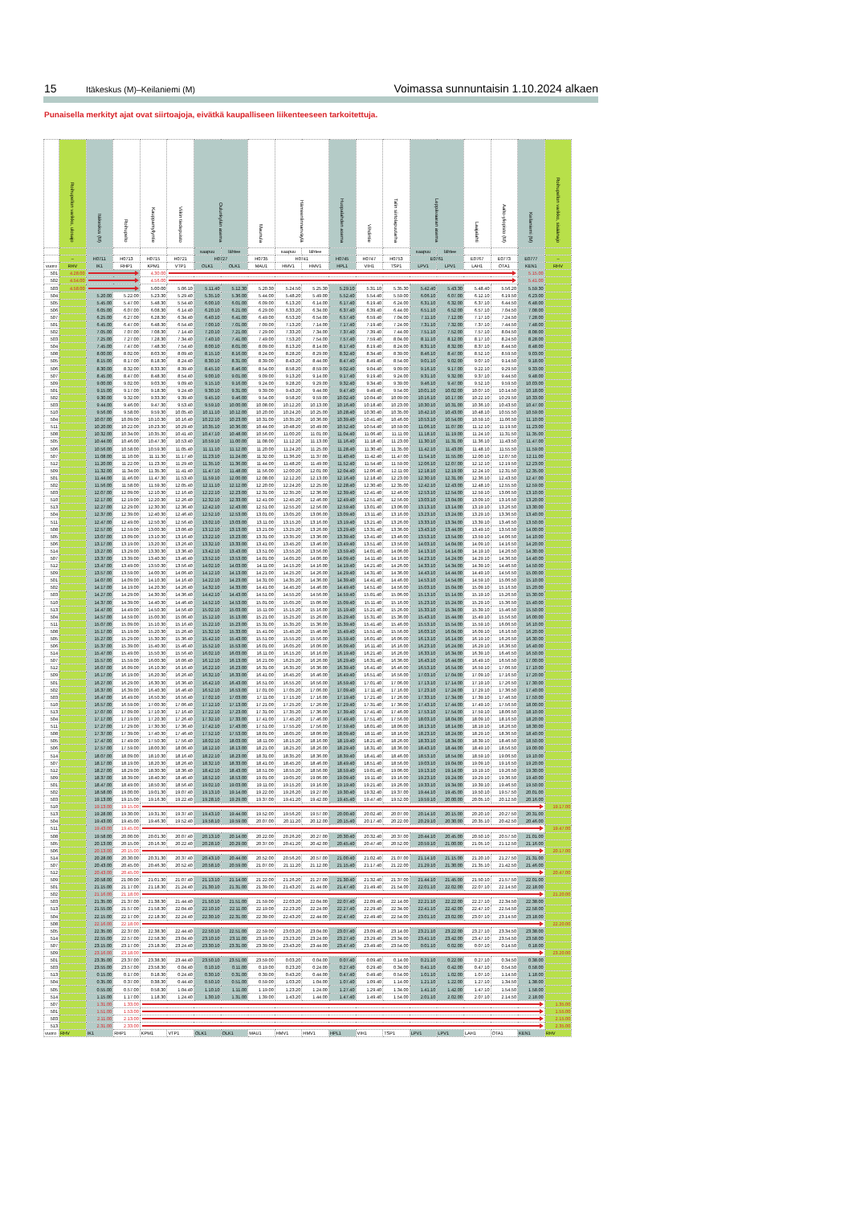15 Itäkeskus (M)–Keilaniemi (M) Voimassa sunnuntaisin 1.10.2024 alkaen
Punaisella merkityt ajat ovat siirtoajoja, eivätkä kaupalliseen liikenteeseen tarkoitettuja.
| | Roihupellon varikko, ulosajo | Itäkeskus (M) | Roihupelto | Kauppamyllyntie | Viikin tiedepuisto | Oulunkylän asema | | Maunula | Hämeenlinnanväylä | | Huopalahden asema | Vihdintie | Talin siirtolapuutarha | Leppävaaran asema | | Laajalahti | Aalto-yliopisto (M) | Keilaniemi (M) | Roihupellon varikko, sisäänajo |
| --- | --- | --- | --- | --- | --- | --- | --- | --- | --- | --- | --- | --- | --- | --- | --- | --- | --- | --- | --- |
| | | | | | | saapuu | lähtee | | saapuu | lähtee | | | | saapuu | lähtee | | | | |
| | – | H0711 | H0713 | H0715 | H0721 | H0727 | | H0735 | H0741 | | H0745 | H0747 | H0753 | E0761 | | E0767 | E0773 | E0777 | – |
| vuoro | RHV | IK1 | RHP1 | KPM1 | VTP1 | OLK1 | OLK1 | MAU1 | HMV1 | HMV1 | HPL1 | VIH1 | TSP1 | LPV1 | LPV1 | LAH1 | OTA1 | KEN1 | RHV |
| 501 | 4.28.00 | | | 4.30.00 | | | | | | | | | | | | | | 5.15.00 | |
| 502 | 4.54.00 | | | 4.56.00 | | | | | | | | | | | | | | 5.41.00 | |
| 503 | 4.58.00 | | | 5.00.00 | 5.06.10 | 5.11.40 | 5.12.30 | 5.20.30 | 5.24.50 | 5.25.30 | 5.29.10 | 5.31.10 | 5.35.30 | 5.42.40 | 5.43.30 | 5.48.40 | 5.56.20 | 5.59.30 | |
| 504 | | 5.20.00 | 5.22.00 | 5.23.30 | 5.29.40 | 5.35.10 | 5.36.00 | 5.44.00 | 5.48.20 | 5.49.00 | 5.52.40 | 5.54.40 | 5.59.00 | 6.06.10 | 6.07.00 | 6.12.10 | 6.19.50 | 6.23.00 | |
| 505 | | 5.45.00 | 5.47.00 | 5.48.30 | 5.54.40 | 6.00.10 | 6.01.00 | 6.09.00 | 6.13.20 | 6.14.00 | 6.17.40 | 6.19.40 | 6.24.00 | 6.31.10 | 6.32.00 | 6.37.10 | 6.44.50 | 6.48.00 | |
| 506 | | 6.05.00 | 6.07.00 | 6.08.30 | 6.14.40 | 6.20.10 | 6.21.00 | 6.29.00 | 6.33.20 | 6.34.00 | 6.37.40 | 6.39.40 | 6.44.00 | 6.51.10 | 6.52.00 | 6.57.10 | 7.04.50 | 7.08.00 | |
| 507 | | 6.25.00 | 6.27.00 | 6.28.30 | 6.34.40 | 6.40.10 | 6.41.00 | 6.49.00 | 6.53.20 | 6.54.00 | 6.57.40 | 6.59.40 | 7.04.00 | 7.11.10 | 7.12.00 | 7.17.10 | 7.24.50 | 7.28.00 | |
| 501 | | 6.45.00 | 6.47.00 | 6.48.30 | 6.54.40 | 7.00.10 | 7.01.00 | 7.09.00 | 7.13.20 | 7.14.00 | 7.17.40 | 7.19.40 | 7.24.00 | 7.31.10 | 7.32.00 | 7.37.10 | 7.44.50 | 7.48.00 | |
| 502 | | 7.05.00 | 7.07.00 | 7.08.30 | 7.14.40 | 7.20.10 | 7.21.00 | 7.29.00 | 7.33.20 | 7.34.00 | 7.37.40 | 7.39.40 | 7.44.00 | 7.51.10 | 7.52.00 | 7.57.10 | 8.04.50 | 8.08.00 | |
| 503 | | 7.25.00 | 7.27.00 | 7.28.30 | 7.34.40 | 7.40.10 | 7.41.00 | 7.49.00 | 7.53.20 | 7.54.00 | 7.57.40 | 7.59.40 | 8.04.00 | 8.11.10 | 8.12.00 | 8.17.10 | 8.24.50 | 8.28.00 | |
| 504 | | 7.45.00 | 7.47.00 | 7.48.30 | 7.54.40 | 8.00.10 | 8.01.00 | 8.09.00 | 8.13.20 | 8.14.00 | 8.17.40 | 8.19.40 | 8.24.00 | 8.31.10 | 8.32.00 | 8.37.10 | 8.44.50 | 8.48.00 | |
| 508 | | 8.00.00 | 8.02.00 | 8.03.30 | 8.09.40 | 8.15.10 | 8.16.00 | 8.24.00 | 8.28.20 | 8.29.00 | 8.32.40 | 8.34.40 | 8.39.00 | 8.46.10 | 8.47.00 | 8.52.10 | 8.59.50 | 9.03.00 | |
| 505 | | 8.15.00 | 8.17.00 | 8.18.30 | 8.24.40 | 8.30.10 | 8.31.00 | 8.39.00 | 8.43.20 | 8.44.00 | 8.47.40 | 8.49.40 | 8.54.00 | 9.01.10 | 9.02.00 | 9.07.10 | 9.14.50 | 9.18.00 | |
| 506 | | 8.30.00 | 8.32.00 | 8.33.30 | 8.39.40 | 8.45.10 | 8.46.00 | 8.54.00 | 8.58.20 | 8.59.00 | 9.02.40 | 9.04.40 | 9.09.00 | 9.16.10 | 9.17.00 | 9.22.10 | 9.29.50 | 9.33.00 | |
| 507 | | 8.45.00 | 8.47.00 | 8.48.30 | 8.54.40 | 9.00.10 | 9.01.00 | 9.09.00 | 9.13.20 | 9.14.00 | 9.17.40 | 9.19.40 | 9.24.00 | 9.31.10 | 9.32.00 | 9.37.10 | 9.44.50 | 9.48.00 | |
| 509 | | 9.00.00 | 9.02.00 | 9.03.30 | 9.09.40 | 9.15.10 | 9.16.00 | 9.24.00 | 9.28.20 | 9.29.00 | 9.32.40 | 9.34.40 | 9.39.00 | 9.46.10 | 9.47.00 | 9.52.10 | 9.59.50 | 10.03.00 | |
| 501 | | 9.15.00 | 9.17.00 | 9.18.30 | 9.24.40 | 9.30.10 | 9.31.00 | 9.39.00 | 9.43.20 | 9.44.00 | 9.47.40 | 9.49.40 | 9.54.00 | 10.01.10 | 10.02.00 | 10.07.10 | 10.14.50 | 10.18.00 | |
| 502 | | 9.30.00 | 9.32.00 | 9.33.30 | 9.39.40 | 9.45.10 | 9.46.00 | 9.54.00 | 9.58.20 | 9.59.00 | 10.02.40 | 10.04.40 | 10.09.00 | 10.16.10 | 10.17.00 | 10.22.10 | 10.29.50 | 10.33.00 | |
| 503 | | 9.44.00 | 9.46.00 | 9.47.30 | 9.53.40 | 9.59.10 | 10.00.00 | 10.08.00 | 10.12.20 | 10.13.00 | 10.16.40 | 10.18.40 | 10.23.00 | 10.30.10 | 10.31.00 | 10.36.10 | 10.43.50 | 10.47.00 | |
| 510 | | 9.56.00 | 9.58.00 | 9.59.30 | 10.05.40 | 10.11.10 | 10.12.00 | 10.20.00 | 10.24.20 | 10.25.00 | 10.28.40 | 10.30.40 | 10.35.00 | 10.42.10 | 10.43.00 | 10.48.10 | 10.55.50 | 10.59.00 | |
| 504 | | 10.07.00 | 10.09.00 | 10.10.30 | 10.16.40 | 10.22.10 | 10.23.00 | 10.31.00 | 10.35.20 | 10.36.00 | 10.39.40 | 10.41.40 | 10.46.00 | 10.53.10 | 10.54.00 | 10.59.10 | 11.06.50 | 11.10.00 | |
| 511 | | 10.20.00 | 10.22.00 | 10.23.30 | 10.29.40 | 10.35.10 | 10.36.00 | 10.44.00 | 10.48.20 | 10.49.00 | 10.52.40 | 10.54.40 | 10.59.00 | 11.06.10 | 11.07.00 | 11.12.10 | 11.19.50 | 11.23.00 | |
| 508 | | 10.32.00 | 10.34.00 | 10.35.30 | 10.41.40 | 10.47.10 | 10.48.00 | 10.56.00 | 11.00.20 | 11.01.00 | 11.04.40 | 11.06.40 | 11.11.00 | 11.18.10 | 11.19.00 | 11.24.10 | 11.31.50 | 11.35.00 | |
| 505 | | 10.44.00 | 10.46.00 | 10.47.30 | 10.53.40 | 10.59.10 | 11.00.00 | 11.08.00 | 11.12.20 | 11.13.00 | 11.16.40 | 11.18.40 | 11.23.00 | 11.30.10 | 11.31.00 | 11.36.10 | 11.43.50 | 11.47.00 | |
| 506 | | 10.56.00 | 10.58.00 | 10.59.30 | 11.05.40 | 11.11.10 | 11.12.00 | 11.20.00 | 11.24.20 | 11.25.00 | 11.28.40 | 11.30.40 | 11.35.00 | 11.42.10 | 11.43.00 | 11.48.10 | 11.55.50 | 11.59.00 | |
| 507 | | 11.08.00 | 11.10.00 | 11.11.30 | 11.17.40 | 11.23.10 | 11.24.00 | 11.32.00 | 11.36.20 | 11.37.00 | 11.40.40 | 11.42.40 | 11.47.00 | 11.54.10 | 11.55.00 | 12.00.10 | 12.07.50 | 12.11.00 | |
| 512 | | 11.20.00 | 11.22.00 | 11.23.30 | 11.29.40 | 11.35.10 | 11.36.00 | 11.44.00 | 11.48.20 | 11.49.00 | 11.52.40 | 11.54.40 | 11.59.00 | 12.06.10 | 12.07.00 | 12.12.10 | 12.19.50 | 12.23.00 | |
| 509 | | 11.32.00 | 11.34.00 | 11.35.30 | 11.41.40 | 11.47.10 | 11.48.00 | 11.56.00 | 12.00.20 | 12.01.00 | 12.04.40 | 12.06.40 | 12.11.00 | 12.18.10 | 12.19.00 | 12.24.10 | 12.31.50 | 12.35.00 | |
| 501 | | 11.44.00 | 11.46.00 | 11.47.30 | 11.53.40 | 11.59.10 | 12.00.00 | 12.08.00 | 12.12.20 | 12.13.00 | 12.16.40 | 12.18.40 | 12.23.00 | 12.30.10 | 12.31.00 | 12.36.10 | 12.43.50 | 12.47.00 | |
| 502 | | 11.56.00 | 11.58.00 | 11.59.30 | 12.05.40 | 12.11.10 | 12.12.00 | 12.20.00 | 12.24.20 | 12.25.00 | 12.28.40 | 12.30.40 | 12.35.00 | 12.42.10 | 12.43.00 | 12.48.10 | 12.55.50 | 12.59.00 | |
| 503 | | 12.07.00 | 12.09.00 | 12.10.30 | 12.16.40 | 12.22.10 | 12.23.00 | 12.31.00 | 12.35.20 | 12.36.00 | 12.39.40 | 12.41.40 | 12.46.00 | 12.53.10 | 12.54.00 | 12.59.10 | 13.06.50 | 13.10.00 | |
| 510 | | 12.17.00 | 12.19.00 | 12.20.30 | 12.26.40 | 12.32.10 | 12.33.00 | 12.41.00 | 12.45.20 | 12.46.00 | 12.49.40 | 12.51.40 | 12.56.00 | 13.03.10 | 13.04.00 | 13.09.10 | 13.16.50 | 13.20.00 | |
| 513 | | 12.27.00 | 12.29.00 | 12.30.30 | 12.36.40 | 12.42.10 | 12.43.00 | 12.51.00 | 12.55.20 | 12.56.00 | 12.59.40 | 13.01.40 | 13.06.00 | 13.13.10 | 13.14.00 | 13.19.10 | 13.26.50 | 13.30.00 | |
| 504 | | 12.37.00 | 12.39.00 | 12.40.30 | 12.46.40 | 12.52.10 | 12.53.00 | 13.01.00 | 13.05.20 | 13.06.00 | 13.09.40 | 13.11.40 | 13.16.00 | 13.23.10 | 13.24.00 | 13.29.10 | 13.36.50 | 13.40.00 | |
| 511 | | 12.47.00 | 12.49.00 | 12.50.30 | 12.56.40 | 13.02.10 | 13.03.00 | 13.11.00 | 13.15.20 | 13.16.00 | 13.19.40 | 13.21.40 | 13.26.00 | 13.33.10 | 13.34.00 | 13.39.10 | 13.46.50 | 13.50.00 | |
| 508 | | 12.57.00 | 12.59.00 | 13.00.30 | 13.06.40 | 13.12.10 | 13.13.00 | 13.21.00 | 13.25.20 | 13.26.00 | 13.29.40 | 13.31.40 | 13.36.00 | 13.43.10 | 13.44.00 | 13.49.10 | 13.56.50 | 14.00.00 | |
| 505 | | 13.07.00 | 13.09.00 | 13.10.30 | 13.16.40 | 13.22.10 | 13.23.00 | 13.31.00 | 13.35.20 | 13.36.00 | 13.39.40 | 13.41.40 | 13.46.00 | 13.53.10 | 13.54.00 | 13.59.10 | 14.06.50 | 14.10.00 | |
| 506 | | 13.17.00 | 13.19.00 | 13.20.30 | 13.26.40 | 13.32.10 | 13.33.00 | 13.41.00 | 13.45.20 | 13.46.00 | 13.49.40 | 13.51.40 | 13.56.00 | 14.03.10 | 14.04.00 | 14.09.10 | 14.16.50 | 14.20.00 | |
| 514 | | 13.27.00 | 13.29.00 | 13.30.30 | 13.36.40 | 13.42.10 | 13.43.00 | 13.51.00 | 13.55.20 | 13.56.00 | 13.59.40 | 14.01.40 | 14.06.00 | 14.13.10 | 14.14.00 | 14.19.10 | 14.26.50 | 14.30.00 | |
| 507 | | 13.37.00 | 13.39.00 | 13.40.30 | 13.46.40 | 13.52.10 | 13.53.00 | 14.01.00 | 14.05.20 | 14.06.00 | 14.09.40 | 14.11.40 | 14.16.00 | 14.23.10 | 14.24.00 | 14.29.10 | 14.36.50 | 14.40.00 | |
| 512 | | 13.47.00 | 13.49.00 | 13.50.30 | 13.56.40 | 14.02.10 | 14.03.00 | 14.11.00 | 14.15.20 | 14.16.00 | 14.19.40 | 14.21.40 | 14.26.00 | 14.33.10 | 14.34.00 | 14.39.10 | 14.46.50 | 14.50.00 | |
| 509 | | 13.57.00 | 13.59.00 | 14.00.30 | 14.06.40 | 14.12.10 | 14.13.00 | 14.21.00 | 14.25.20 | 14.26.00 | 14.29.40 | 14.31.40 | 14.36.00 | 14.43.10 | 14.44.00 | 14.49.10 | 14.56.50 | 15.00.00 | |
| 501 | | 14.07.00 | 14.09.00 | 14.10.30 | 14.16.40 | 14.22.10 | 14.23.00 | 14.31.00 | 14.35.20 | 14.36.00 | 14.39.40 | 14.41.40 | 14.46.00 | 14.53.10 | 14.54.00 | 14.59.10 | 15.06.50 | 15.10.00 | |
| 502 | | 14.17.00 | 14.19.00 | 14.20.30 | 14.26.40 | 14.32.10 | 14.33.00 | 14.41.00 | 14.45.20 | 14.46.00 | 14.49.40 | 14.51.40 | 14.56.00 | 15.03.10 | 15.04.00 | 15.09.10 | 15.16.50 | 15.20.00 | |
| 503 | | 14.27.00 | 14.29.00 | 14.30.30 | 14.36.40 | 14.42.10 | 14.43.00 | 14.51.00 | 14.55.20 | 14.56.00 | 14.59.40 | 15.01.40 | 15.06.00 | 15.13.10 | 15.14.00 | 15.19.10 | 15.26.50 | 15.30.00 | |
| 510 | | 14.37.00 | 14.39.00 | 14.40.30 | 14.46.40 | 14.52.10 | 14.53.00 | 15.01.00 | 15.05.20 | 15.06.00 | 15.09.40 | 15.11.40 | 15.16.00 | 15.23.10 | 15.24.00 | 15.29.10 | 15.36.50 | 15.40.00 | |
| 513 | | 14.47.00 | 14.49.00 | 14.50.30 | 14.56.40 | 15.02.10 | 15.03.00 | 15.11.00 | 15.15.20 | 15.16.00 | 15.19.40 | 15.21.40 | 15.26.00 | 15.33.10 | 15.34.00 | 15.39.10 | 15.46.50 | 15.50.00 | |
| 504 | | 14.57.00 | 14.59.00 | 15.00.30 | 15.06.40 | 15.12.10 | 15.13.00 | 15.21.00 | 15.25.20 | 15.26.00 | 15.29.40 | 15.31.40 | 15.36.00 | 15.43.10 | 15.44.00 | 15.49.10 | 15.56.50 | 16.00.00 | |
| 511 | | 15.07.00 | 15.09.00 | 15.10.30 | 15.16.40 | 15.22.10 | 15.23.00 | 15.31.00 | 15.35.20 | 15.36.00 | 15.39.40 | 15.41.40 | 15.46.00 | 15.53.10 | 15.54.00 | 15.59.10 | 16.06.50 | 16.10.00 | |
| 508 | | 15.17.00 | 15.19.00 | 15.20.30 | 15.26.40 | 15.32.10 | 15.33.00 | 15.41.00 | 15.45.20 | 15.46.00 | 15.49.40 | 15.51.40 | 15.56.00 | 16.03.10 | 16.04.00 | 16.09.10 | 16.16.50 | 16.20.00 | |
| 505 | | 15.27.00 | 15.29.00 | 15.30.30 | 15.36.40 | 15.42.10 | 15.43.00 | 15.51.00 | 15.55.20 | 15.56.00 | 15.59.40 | 16.01.40 | 16.06.00 | 16.13.10 | 16.14.00 | 16.19.10 | 16.26.50 | 16.30.00 | |
| 506 | | 15.37.00 | 15.39.00 | 15.40.30 | 15.46.40 | 15.52.10 | 15.53.00 | 16.01.00 | 16.05.20 | 16.06.00 | 16.09.40 | 16.11.40 | 16.16.00 | 16.23.10 | 16.24.00 | 16.29.10 | 16.36.50 | 16.40.00 | |
| 514 | | 15.47.00 | 15.49.00 | 15.50.30 | 15.56.40 | 16.02.10 | 16.03.00 | 16.11.00 | 16.15.20 | 16.16.00 | 16.19.40 | 16.21.40 | 16.26.00 | 16.33.10 | 16.34.00 | 16.39.10 | 16.46.50 | 16.50.00 | |
| 507 | | 15.57.00 | 15.59.00 | 16.00.30 | 16.06.40 | 16.12.10 | 16.13.00 | 16.21.00 | 16.25.20 | 16.26.00 | 16.29.40 | 16.31.40 | 16.36.00 | 16.43.10 | 16.44.00 | 16.49.10 | 16.56.50 | 17.00.00 | |
| 512 | | 16.07.00 | 16.09.00 | 16.10.30 | 16.16.40 | 16.22.10 | 16.23.00 | 16.31.00 | 16.35.20 | 16.36.00 | 16.39.40 | 16.41.40 | 16.46.00 | 16.53.10 | 16.54.00 | 16.59.10 | 17.06.50 | 17.10.00 | |
| 509 | | 16.17.00 | 16.19.00 | 16.20.30 | 16.26.40 | 16.32.10 | 16.33.00 | 16.41.00 | 16.45.20 | 16.46.00 | 16.49.40 | 16.51.40 | 16.56.00 | 17.03.10 | 17.04.00 | 17.09.10 | 17.16.50 | 17.20.00 | |
| 501 | | 16.27.00 | 16.29.00 | 16.30.30 | 16.36.40 | 16.42.10 | 16.43.00 | 16.51.00 | 16.55.20 | 16.56.00 | 16.59.40 | 17.01.40 | 17.06.00 | 17.13.10 | 17.14.00 | 17.19.10 | 17.26.50 | 17.30.00 | |
| 502 | | 16.37.00 | 16.39.00 | 16.40.30 | 16.46.40 | 16.52.10 | 16.53.00 | 17.01.00 | 17.05.20 | 17.06.00 | 17.09.40 | 17.11.40 | 17.16.00 | 17.23.10 | 17.24.00 | 17.29.10 | 17.36.50 | 17.40.00 | |
| 503 | | 16.47.00 | 16.49.00 | 16.50.30 | 16.56.40 | 17.02.10 | 17.03.00 | 17.11.00 | 17.15.20 | 17.16.00 | 17.19.40 | 17.21.40 | 17.26.00 | 17.33.10 | 17.34.00 | 17.39.10 | 17.46.50 | 17.50.00 | |
| 510 | | 16.57.00 | 16.59.00 | 17.00.30 | 17.06.40 | 17.12.10 | 17.13.00 | 17.21.00 | 17.25.20 | 17.26.00 | 17.29.40 | 17.31.40 | 17.36.00 | 17.43.10 | 17.44.00 | 17.49.10 | 17.56.50 | 18.00.00 | |
| 513 | | 17.07.00 | 17.09.00 | 17.10.30 | 17.16.40 | 17.22.10 | 17.23.00 | 17.31.00 | 17.35.20 | 17.36.00 | 17.39.40 | 17.41.40 | 17.46.00 | 17.53.10 | 17.54.00 | 17.59.10 | 18.06.50 | 18.10.00 | |
| 504 | | 17.17.00 | 17.19.00 | 17.20.30 | 17.26.40 | 17.32.10 | 17.33.00 | 17.41.00 | 17.45.20 | 17.46.00 | 17.49.40 | 17.51.40 | 17.56.00 | 18.03.10 | 18.04.00 | 18.09.10 | 18.16.50 | 18.20.00 | |
| 511 | | 17.27.00 | 17.29.00 | 17.30.30 | 17.36.40 | 17.42.10 | 17.43.00 | 17.51.00 | 17.55.20 | 17.56.00 | 17.59.40 | 18.01.40 | 18.06.00 | 18.13.10 | 18.14.00 | 18.19.10 | 18.26.50 | 18.30.00 | |
| 508 | | 17.37.00 | 17.39.00 | 17.40.30 | 17.46.40 | 17.52.10 | 17.53.00 | 18.01.00 | 18.05.20 | 18.06.00 | 18.09.40 | 18.11.40 | 18.16.00 | 18.23.10 | 18.24.00 | 18.29.10 | 18.36.50 | 18.40.00 | |
| 505 | | 17.47.00 | 17.49.00 | 17.50.30 | 17.56.40 | 18.02.10 | 18.03.00 | 18.11.00 | 18.15.20 | 18.16.00 | 18.19.40 | 18.21.40 | 18.26.00 | 18.33.10 | 18.34.00 | 18.39.10 | 18.46.50 | 18.50.00 | |
| 506 | | 17.57.00 | 17.59.00 | 18.00.30 | 18.06.40 | 18.12.10 | 18.13.00 | 18.21.00 | 18.25.20 | 18.26.00 | 18.29.40 | 18.31.40 | 18.36.00 | 18.43.10 | 18.44.00 | 18.49.10 | 18.56.50 | 19.00.00 | |
| 514 | | 18.07.00 | 18.09.00 | 18.10.30 | 18.16.40 | 18.22.10 | 18.23.00 | 18.31.00 | 18.35.20 | 18.36.00 | 18.39.40 | 18.41.40 | 18.46.00 | 18.53.10 | 18.54.00 | 18.59.10 | 19.06.50 | 19.10.00 | |
| 507 | | 18.17.00 | 18.19.00 | 18.20.30 | 18.26.40 | 18.32.10 | 18.33.00 | 18.41.00 | 18.45.20 | 18.46.00 | 18.49.40 | 18.51.40 | 18.56.00 | 19.03.10 | 19.04.00 | 19.09.10 | 19.16.50 | 19.20.00 | |
| 512 | | 18.27.00 | 18.29.00 | 18.30.30 | 18.36.40 | 18.42.10 | 18.43.00 | 18.51.00 | 18.55.20 | 18.56.00 | 18.59.40 | 19.01.40 | 19.06.00 | 19.13.10 | 19.14.00 | 19.19.10 | 19.26.50 | 19.30.00 | |
| 509 | | 18.37.00 | 18.39.00 | 18.40.30 | 18.46.40 | 18.52.10 | 18.53.00 | 19.01.00 | 19.05.20 | 19.06.00 | 19.09.40 | 19.11.40 | 19.16.00 | 19.23.10 | 19.24.00 | 19.29.10 | 19.36.50 | 19.40.00 | |
| 501 | | 18.47.00 | 18.49.00 | 18.50.30 | 18.56.40 | 19.02.10 | 19.03.00 | 19.11.00 | 19.15.20 | 19.16.00 | 19.19.40 | 19.21.40 | 19.26.00 | 19.33.10 | 19.34.00 | 19.39.10 | 19.46.50 | 19.50.00 | |
| 502 | | 18.58.00 | 19.00.00 | 19.01.30 | 19.07.40 | 19.13.10 | 19.14.00 | 19.22.00 | 19.26.20 | 19.27.00 | 19.30.40 | 19.32.40 | 19.37.00 | 19.44.10 | 19.45.00 | 19.50.10 | 19.57.50 | 20.01.00 | |
| 503 | | 19.13.00 | 19.15.00 | 19.16.30 | 19.22.40 | 19.28.10 | 19.29.00 | 19.37.00 | 19.41.20 | 19.42.00 | 19.45.40 | 19.47.40 | 19.52.00 | 19.59.10 | 20.00.00 | 20.05.10 | 20.12.50 | 20.16.00 | |
| 510 | | 19.13.00 | 19.15.00 | | | | | | | | | | | | | | | | 19.17.00 |
| 513 | | 19.28.00 | 19.30.00 | 19.31.30 | 19.37.40 | 19.43.10 | 19.44.00 | 19.52.00 | 19.56.20 | 19.57.00 | 20.00.40 | 20.02.40 | 20.07.00 | 20.14.10 | 20.15.00 | 20.20.10 | 20.27.50 | 20.31.00 | |
| 504 | | 19.43.00 | 19.45.00 | 19.46.30 | 19.52.40 | 19.58.10 | 19.59.00 | 20.07.00 | 20.11.20 | 20.12.00 | 20.15.40 | 20.17.40 | 20.22.00 | 20.29.10 | 20.30.00 | 20.35.10 | 20.42.50 | 20.46.00 | |
| 511 | | 19.43.00 | 19.45.00 | | | | | | | | | | | | | | | | 19.47.00 |
| 508 | | 19.58.00 | 20.00.00 | 20.01.30 | 20.07.40 | 20.13.10 | 20.14.00 | 20.22.00 | 20.26.20 | 20.27.00 | 20.30.40 | 20.32.40 | 20.37.00 | 20.44.10 | 20.45.00 | 20.50.10 | 20.57.50 | 21.01.00 | |
| 505 | | 20.13.00 | 20.15.00 | 20.16.30 | 20.22.40 | 20.28.10 | 20.29.00 | 20.37.00 | 20.41.20 | 20.42.00 | 20.45.40 | 20.47.40 | 20.52.00 | 20.59.10 | 21.00.00 | 21.05.10 | 21.12.50 | 21.16.00 | |
| 506 | | 20.13.00 | 20.15.00 | | | | | | | | | | | | | | | | 20.17.00 |
| 514 | | 20.28.00 | 20.30.00 | 20.31.30 | 20.37.40 | 20.43.10 | 20.44.00 | 20.52.00 | 20.56.20 | 20.57.00 | 21.00.40 | 21.02.40 | 21.07.00 | 21.14.10 | 21.15.00 | 21.20.10 | 21.27.50 | 21.31.00 | |
| 507 | | 20.43.00 | 20.45.00 | 20.46.30 | 20.52.40 | 20.58.10 | 20.59.00 | 21.07.00 | 21.11.20 | 21.12.00 | 21.15.40 | 21.17.40 | 21.22.00 | 21.29.10 | 21.30.00 | 21.35.10 | 21.42.50 | 21.46.00 | |
| 512 | | 20.43.00 | 20.45.00 | | | | | | | | | | | | | | | | 20.47.00 |
| 509 | | 20.58.00 | 21.00.00 | 21.01.30 | 21.07.40 | 21.13.10 | 21.14.00 | 21.22.00 | 21.26.20 | 21.27.00 | 21.30.40 | 21.32.40 | 21.37.00 | 21.44.10 | 21.45.00 | 21.50.10 | 21.57.50 | 22.01.00 | |
| 501 | | 21.15.00 | 21.17.00 | 21.18.30 | 21.24.40 | 21.30.10 | 21.31.00 | 21.39.00 | 21.43.20 | 21.44.00 | 21.47.40 | 21.49.40 | 21.54.00 | 22.01.10 | 22.02.00 | 22.07.10 | 22.14.50 | 22.18.00 | |
| 502 | | 21.16.00 | 21.18.00 | | | | | | | | | | | | | | | | 21.20.00 |
| 503 | | 21.35.00 | 21.37.00 | 21.38.30 | 21.44.40 | 21.50.10 | 21.51.00 | 21.59.00 | 22.03.20 | 22.04.00 | 22.07.40 | 22.09.40 | 22.14.00 | 22.21.10 | 22.22.00 | 22.27.10 | 22.34.50 | 22.38.00 | |
| 513 | | 21.55.00 | 21.57.00 | 21.58.30 | 22.04.40 | 22.10.10 | 22.11.00 | 22.19.00 | 22.23.20 | 22.24.00 | 22.27.40 | 22.29.40 | 22.34.00 | 22.41.10 | 22.42.00 | 22.47.10 | 22.54.50 | 22.58.00 | |
| 504 | | 22.15.00 | 22.17.00 | 22.18.30 | 22.24.40 | 22.30.10 | 22.31.00 | 22.39.00 | 22.43.20 | 22.44.00 | 22.47.40 | 22.49.40 | 22.54.00 | 23.01.10 | 23.02.00 | 23.07.10 | 23.14.50 | 23.18.00 | |
| 508 | | 22.16.00 | 22.18.00 | | | | | | | | | | | | | | | | 22.20.00 |
| 505 | | 22.35.00 | 22.37.00 | 22.38.30 | 22.44.40 | 22.50.10 | 22.51.00 | 22.59.00 | 23.03.20 | 23.04.00 | 23.07.40 | 23.09.40 | 23.14.00 | 23.21.10 | 23.22.00 | 23.27.10 | 23.34.50 | 23.38.00 | |
| 514 | | 22.55.00 | 22.57.00 | 22.58.30 | 23.04.40 | 23.10.10 | 23.11.00 | 23.19.00 | 23.23.20 | 23.24.00 | 23.27.40 | 23.29.40 | 23.34.00 | 23.41.10 | 23.42.00 | 23.47.10 | 23.54.50 | 23.58.00 | |
| 507 | | 23.15.00 | 23.17.00 | 23.18.30 | 23.24.40 | 23.30.10 | 23.31.00 | 23.39.00 | 23.43.20 | 23.44.00 | 23.47.40 | 23.49.40 | 23.54.00 | 0.01.10 | 0.02.00 | 0.07.10 | 0.14.50 | 0.18.00 | |
| 509 | | 23.16.00 | 23.18.00 | | | | | | | | | | | | | | | | 23.20.00 |
| 501 | | 23.35.00 | 23.37.00 | 23.38.30 | 23.44.40 | 23.50.10 | 23.51.00 | 23.59.00 | 0.03.20 | 0.04.00 | 0.07.40 | 0.09.40 | 0.14.00 | 0.21.10 | 0.22.00 | 0.27.10 | 0.34.50 | 0.38.00 | |
| 503 | | 23.55.00 | 23.57.00 | 23.58.30 | 0.04.40 | 0.10.10 | 0.11.00 | 0.19.00 | 0.23.20 | 0.24.00 | 0.27.40 | 0.29.40 | 0.34.00 | 0.41.10 | 0.42.00 | 0.47.10 | 0.54.50 | 0.58.00 | |
| 513 | | 0.15.00 | 0.17.00 | 0.18.30 | 0.24.40 | 0.30.10 | 0.31.00 | 0.39.00 | 0.43.20 | 0.44.00 | 0.47.40 | 0.49.40 | 0.54.00 | 1.01.10 | 1.02.00 | 1.07.10 | 1.14.50 | 1.18.00 | |
| 504 | | 0.35.00 | 0.37.00 | 0.38.30 | 0.44.40 | 0.50.10 | 0.51.00 | 0.59.00 | 1.03.20 | 1.04.00 | 1.07.40 | 1.09.40 | 1.14.00 | 1.21.10 | 1.22.00 | 1.27.10 | 1.34.50 | 1.38.00 | |
| 505 | | 0.55.00 | 0.57.00 | 0.58.30 | 1.04.40 | 1.10.10 | 1.11.00 | 1.19.00 | 1.23.20 | 1.24.00 | 1.27.40 | 1.29.40 | 1.34.00 | 1.41.10 | 1.42.00 | 1.47.10 | 1.54.50 | 1.58.00 | |
| 514 | | 1.15.00 | 1.17.00 | 1.18.30 | 1.24.40 | 1.30.10 | 1.31.00 | 1.39.00 | 1.43.20 | 1.44.00 | 1.47.40 | 1.49.40 | 1.54.00 | 2.01.10 | 2.02.00 | 2.07.10 | 2.14.50 | 2.18.00 | |
| 507 | | 1.31.00 | 1.33.00 | | | | | | | | | | | | | | | | 1.35.00 |
| 501 | | 1.51.00 | 1.53.00 | | | | | | | | | | | | | | | | 1.55.00 |
| 503 | | 2.11.00 | 2.13.00 | | | | | | | | | | | | | | | | 2.15.00 |
| 513 | | 2.31.00 | 2.33.00 | | | | | | | | | | | | | | | | 2.35.00 |
| vuoro | RHV | IK1 | RHP1 | KPM1 | VTP1 | OLK1 | OLK1 | MAU1 | HMV1 | HMV1 | HPL1 | VIH1 | TSP1 | LPV1 | LPV1 | LAH1 | OTA1 | KEN1 | RHV |